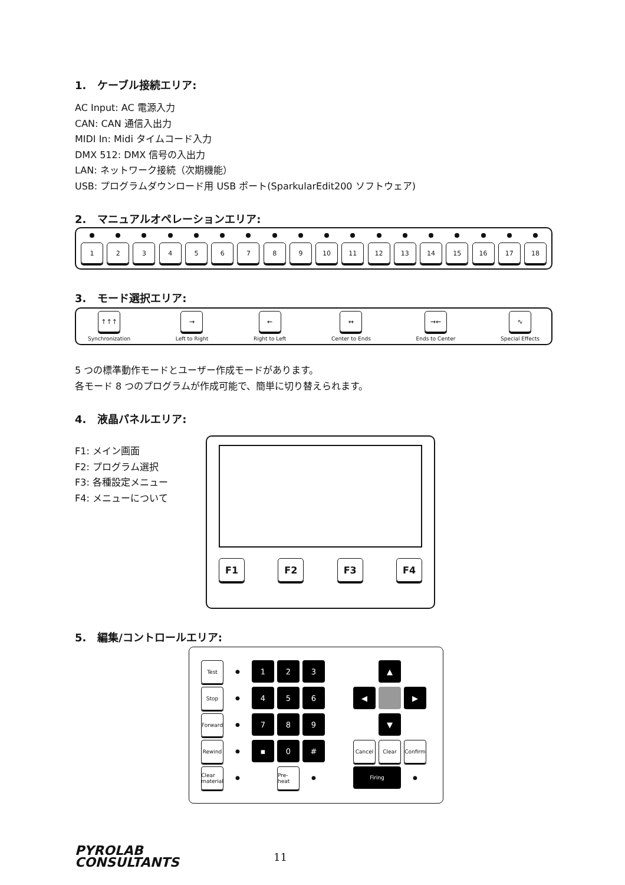1. ケーブル接続エリア:
AC Input: AC 電源入力
CAN: CAN 通信入出力
MIDI In: Midi タイムコード入力
DMX 512: DMX 信号の入出力
LAN: ネットワーク接続（次期機能）
USB: プログラムダウンロード用 USB ポート(SparkularEdit200 ソフトウェア)
2. マニュアルオペレーションエリア:
1 2 3 4 5 6 7 8 9 10 11 12 13 14 15 16 17 18
3. モード選択エリア:
↑↑↑
Synchronization
→
Left to Right
←
Right to Left
↔
Center to Ends
→←
Ends to Center
∿
Special Effects
5 つの標準動作モードとユーザー作成モードがあります。
各モード 8 つのプログラムが作成可能で、簡単に切り替えられます。
4. 液晶パネルエリア:
F1: メイン画面
F2: プログラム選択
F3: 各種設定メニュー
F4: メニューについて
F1 F2 F3 F4
5. 編集/コントロールエリア:
Test
●
1
2
3
▲
Stop
●
4
5
6
◀
▶
Forward
●
7
8
9
▼
Rewind
●
▪
0
#
Cancel
Clear
Confirm
Clear material
●
Pre-heat
●
Firing
●
PYROLAB
CONSULTANTS
11